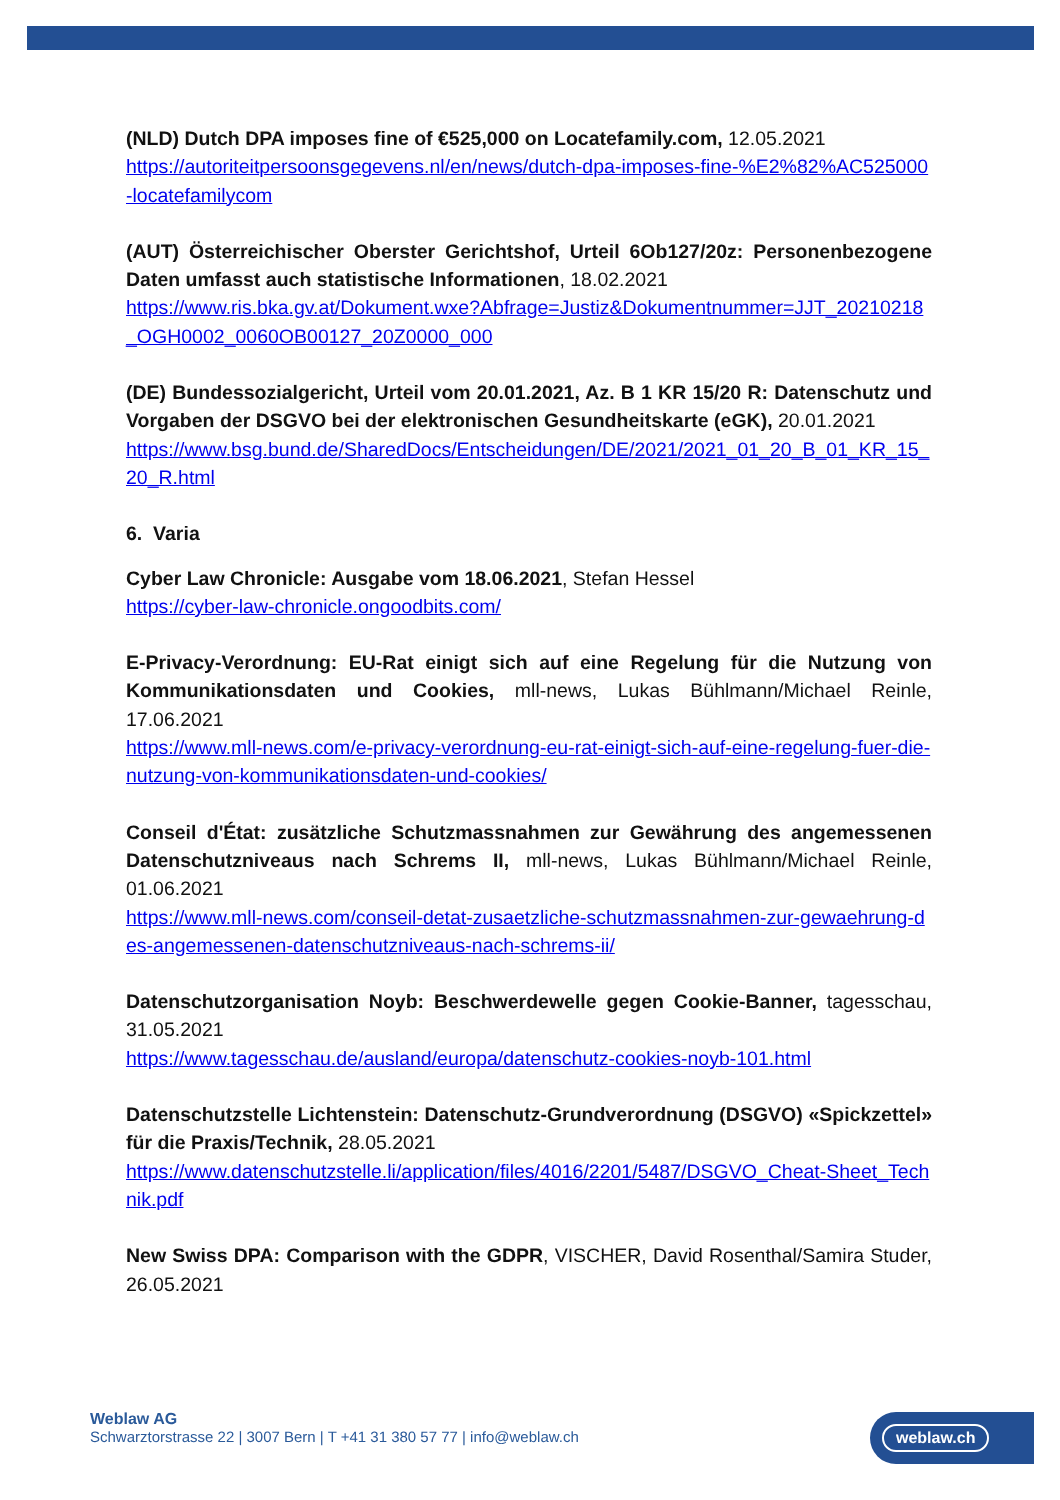(NLD) Dutch DPA imposes fine of €525,000 on Locatefamily.com, 12.05.2021
https://autoriteitpersoonsgegevens.nl/en/news/dutch-dpa-imposes-fine-%E2%82%AC525000-locatefamilycom
(AUT) Österreichischer Oberster Gerichtshof, Urteil 6Ob127/20z: Personenbezogene Daten umfasst auch statistische Informationen, 18.02.2021
https://www.ris.bka.gv.at/Dokument.wxe?Abfrage=Justiz&Dokumentnummer=JJT_20210218_OGH0002_0060OB00127_20Z0000_000
(DE) Bundessozialgericht, Urteil vom 20.01.2021, Az. B 1 KR 15/20 R: Datenschutz und Vorgaben der DSGVO bei der elektronischen Gesundheitskarte (eGK), 20.01.2021
https://www.bsg.bund.de/SharedDocs/Entscheidungen/DE/2021/2021_01_20_B_01_KR_15_20_R.html
6. Varia
Cyber Law Chronicle: Ausgabe vom 18.06.2021, Stefan Hessel
https://cyber-law-chronicle.ongoodbits.com/
E-Privacy-Verordnung: EU-Rat einigt sich auf eine Regelung für die Nutzung von Kommunikationsdaten und Cookies, mll-news, Lukas Bühlmann/Michael Reinle, 17.06.2021
https://www.mll-news.com/e-privacy-verordnung-eu-rat-einigt-sich-auf-eine-regelung-fuer-die-nutzung-von-kommunikationsdaten-und-cookies/
Conseil d'État: zusätzliche Schutzmassnahmen zur Gewährung des angemessenen Datenschutzniveaus nach Schrems II, mll-news, Lukas Bühlmann/Michael Reinle, 01.06.2021
https://www.mll-news.com/conseil-detat-zusaetzliche-schutzmassnahmen-zur-gewaehrung-des-angemessenen-datenschutzniveaus-nach-schrems-ii/
Datenschutzorganisation Noyb: Beschwerdewelle gegen Cookie-Banner, tagesschau, 31.05.2021
https://www.tagesschau.de/ausland/europa/datenschutz-cookies-noyb-101.html
Datenschutzstelle Lichtenstein: Datenschutz-Grundverordnung (DSGVO) «Spickzettel» für die Praxis/Technik, 28.05.2021
https://www.datenschutzstelle.li/application/files/4016/2201/5487/DSGVO_Cheat-Sheet_Technik.pdf
New Swiss DPA: Comparison with the GDPR, VISCHER, David Rosenthal/Samira Studer, 26.05.2021
Weblaw AG
Schwarztorstrasse 22 | 3007 Bern | T +41 31 380 57 77 | info@weblaw.ch
weblaw.ch